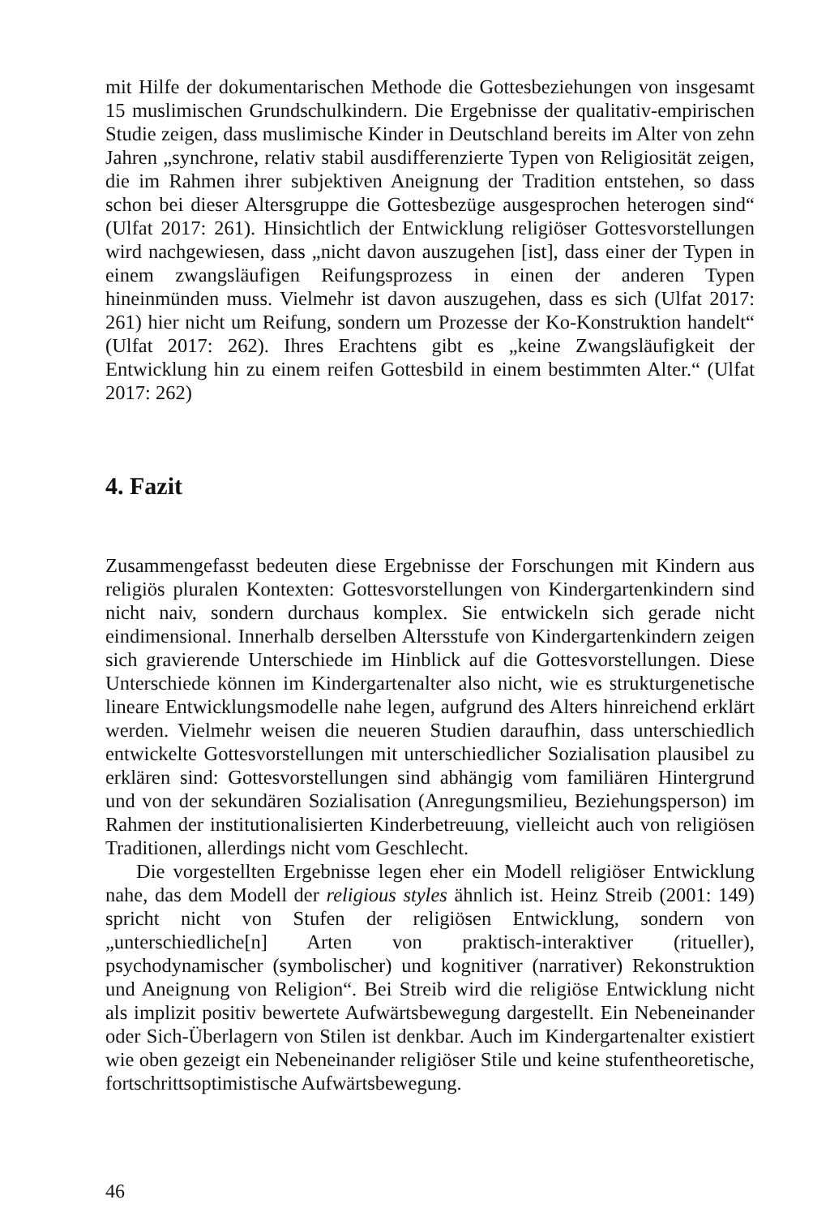mit Hilfe der dokumentarischen Methode die Gottesbeziehungen von insgesamt 15 muslimischen Grundschulkindern. Die Ergebnisse der qualitativ-empirischen Studie zeigen, dass muslimische Kinder in Deutschland bereits im Alter von zehn Jahren „synchrone, relativ stabil ausdifferenzierte Typen von Religiosität zeigen, die im Rahmen ihrer subjektiven Aneignung der Tradition entstehen, so dass schon bei dieser Altersgruppe die Gottesbezüge ausgesprochen heterogen sind“ (Ulfat 2017: 261). Hinsichtlich der Entwicklung religiöser Gottesvorstellungen wird nachgewiesen, dass „nicht davon auszugehen [ist], dass einer der Typen in einem zwangsläufigen Reifungsprozess in einen der anderen Typen hineinmünden muss. Vielmehr ist davon auszugehen, dass es sich (Ulfat 2017: 261) hier nicht um Reifung, sondern um Prozesse der Ko-Konstruktion handelt“ (Ulfat 2017: 262). Ihres Erachtens gibt es „keine Zwangsläufigkeit der Entwicklung hin zu einem reifen Gottesbild in einem bestimmten Alter.“ (Ulfat 2017: 262)
4. Fazit
Zusammengefasst bedeuten diese Ergebnisse der Forschungen mit Kindern aus religiös pluralen Kontexten: Gottesvorstellungen von Kindergartenkindern sind nicht naiv, sondern durchaus komplex. Sie entwickeln sich gerade nicht eindimensional. Innerhalb derselben Altersstufe von Kindergartenkindern zeigen sich gravierende Unterschiede im Hinblick auf die Gottesvorstellungen. Diese Unterschiede können im Kindergartenalter also nicht, wie es strukturgenetische lineare Entwicklungsmodelle nahe legen, aufgrund des Alters hinreichend erklärt werden. Vielmehr weisen die neueren Studien daraufhin, dass unterschiedlich entwickelte Gottesvorstellungen mit unterschiedlicher Sozialisation plausibel zu erklären sind: Gottesvorstellungen sind abhängig vom familiären Hintergrund und von der sekundären Sozialisation (Anregungsmilieu, Beziehungsperson) im Rahmen der institutionalisierten Kinderbetreuung, vielleicht auch von religiösen Traditionen, allerdings nicht vom Geschlecht.
Die vorgestellten Ergebnisse legen eher ein Modell religiöser Entwicklung nahe, das dem Modell der religious styles ähnlich ist. Heinz Streib (2001: 149) spricht nicht von Stufen der religiösen Entwicklung, sondern von „unterschiedliche[n] Arten von praktisch-interaktiver (ritueller), psychodynamischer (symbolischer) und kognitiver (narrativer) Rekonstruktion und Aneignung von Religion“. Bei Streib wird die religiöse Entwicklung nicht als implizit positiv bewertete Aufwärtsbewegung dargestellt. Ein Nebeneinander oder Sich-Überlagern von Stilen ist denkbar. Auch im Kindergartenalter existiert wie oben gezeigt ein Nebeneinander religiöser Stile und keine stufentheoretische, fortschrittsoptimistische Aufwärtsbewegung.
46